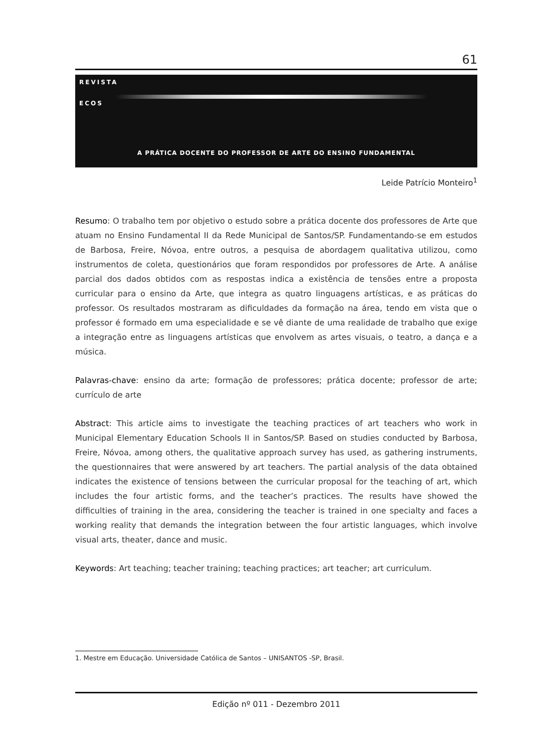61
REVISTA
ECOS
A PRÁTICA DOCENTE DO PROFESSOR DE ARTE DO ENSINO FUNDAMENTAL
Leide Patrício Monteiro<sup>1</sup>
Resumo: O trabalho tem por objetivo o estudo sobre a prática docente dos professores de Arte que atuam no Ensino Fundamental II da Rede Municipal de Santos/SP. Fundamentando-se em estudos de Barbosa, Freire, Nóvoa, entre outros, a pesquisa de abordagem qualitativa utilizou, como instrumentos de coleta, questionários que foram respondidos por professores de Arte. A análise parcial dos dados obtidos com as respostas indica a existência de tensões entre a proposta curricular para o ensino da Arte, que integra as quatro linguagens artísticas, e as práticas do professor. Os resultados mostraram as dificuldades da formação na área, tendo em vista que o professor é formado em uma especialidade e se vê diante de uma realidade de trabalho que exige a integração entre as linguagens artísticas que envolvem as artes visuais, o teatro, a dança e a música.
Palavras-chave: ensino da arte; formação de professores; prática docente; professor de arte; currículo de arte
Abstract: This article aims to investigate the teaching practices of art teachers who work in Municipal Elementary Education Schools II in Santos/SP. Based on studies conducted by Barbosa, Freire, Nóvoa, among others, the qualitative approach survey has used, as gathering instruments, the questionnaires that were answered by art teachers. The partial analysis of the data obtained indicates the existence of tensions between the curricular proposal for the teaching of art, which includes the four artistic forms, and the teacher’s practices. The results have showed the difficulties of training in the area, considering the teacher is trained in one specialty and faces a working reality that demands the integration between the four artistic languages, which involve visual arts, theater, dance and music.
Keywords: Art teaching; teacher training; teaching practices; art teacher; art curriculum.
1. Mestre em Educação. Universidade Católica de Santos – UNISANTOS -SP, Brasil.
Edição nº 011 - Dezembro 2011